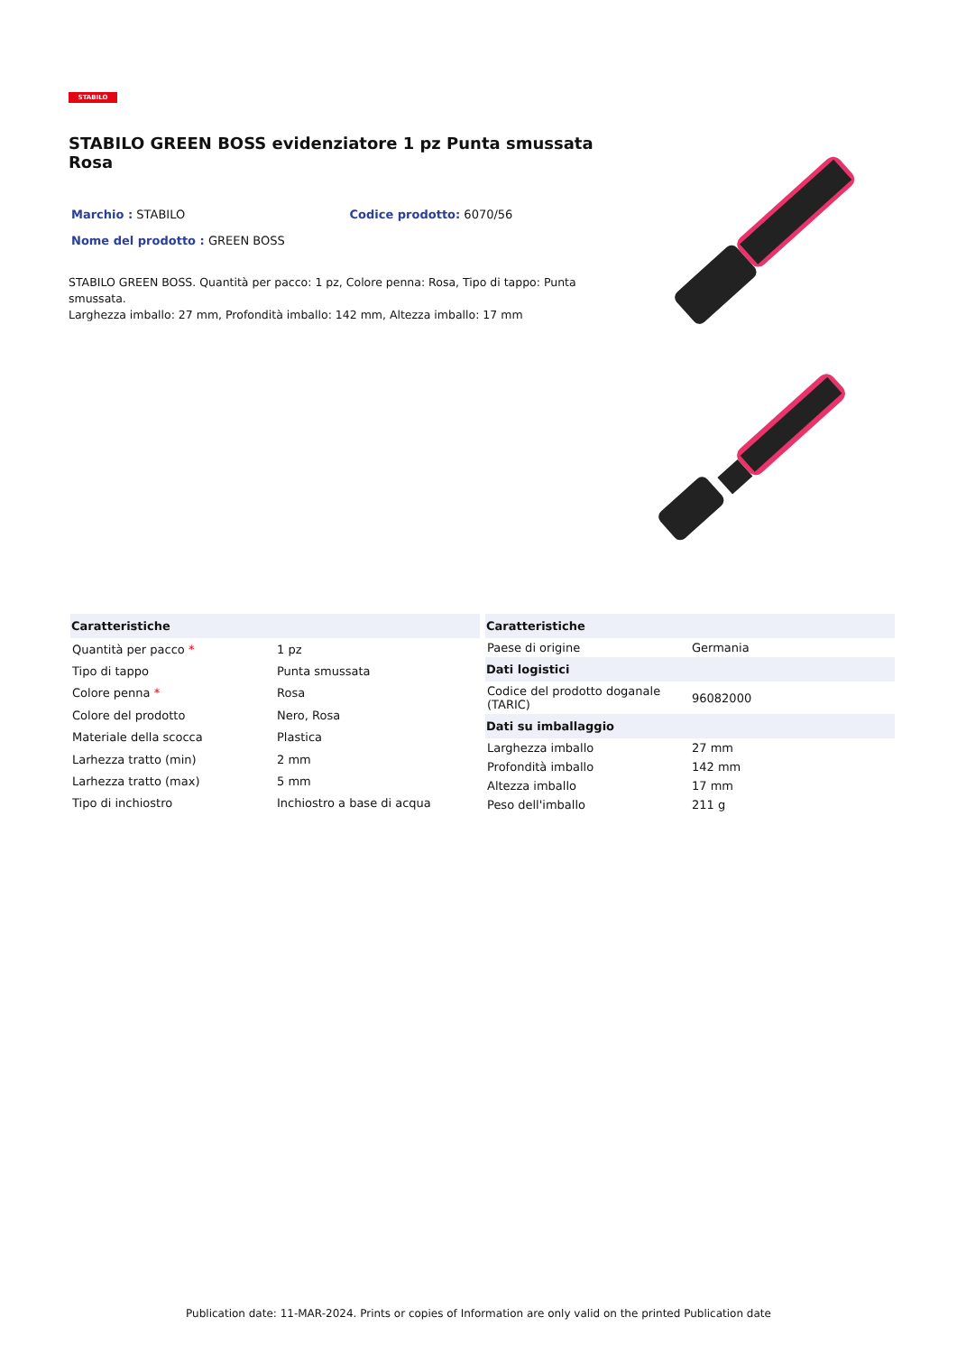STABILO
STABILO GREEN BOSS evidenziatore 1 pz Punta smussata Rosa
Marchio : STABILO Codice prodotto: 6070/56
Nome del prodotto : GREEN BOSS
STABILO GREEN BOSS. Quantità per pacco: 1 pz, Colore penna: Rosa, Tipo di tappo: Punta smussata.
Larghezza imballo: 27 mm, Profondità imballo: 142 mm, Altezza imballo: 17 mm
| Caratteristiche | |
| --- | --- |
| Quantità per pacco * | 1 pz |
| Tipo di tappo | Punta smussata |
| Colore penna * | Rosa |
| Colore del prodotto | Nero, Rosa |
| Materiale della scocca | Plastica |
| Larhezza tratto (min) | 2 mm |
| Larhezza tratto (max) | 5 mm |
| Tipo di inchiostro | Inchiostro a base di acqua |
| Caratteristiche | |
| --- | --- |
| Paese di origine | Germania |
| Dati logistici | |
| Codice del prodotto doganale (TARIC) | 96082000 |
| Dati su imballaggio | |
| Larghezza imballo | 27 mm |
| Profondità imballo | 142 mm |
| Altezza imballo | 17 mm |
| Peso dell'imballo | 211 g |
Publication date: 11-MAR-2024. Prints or copies of Information are only valid on the printed Publication date